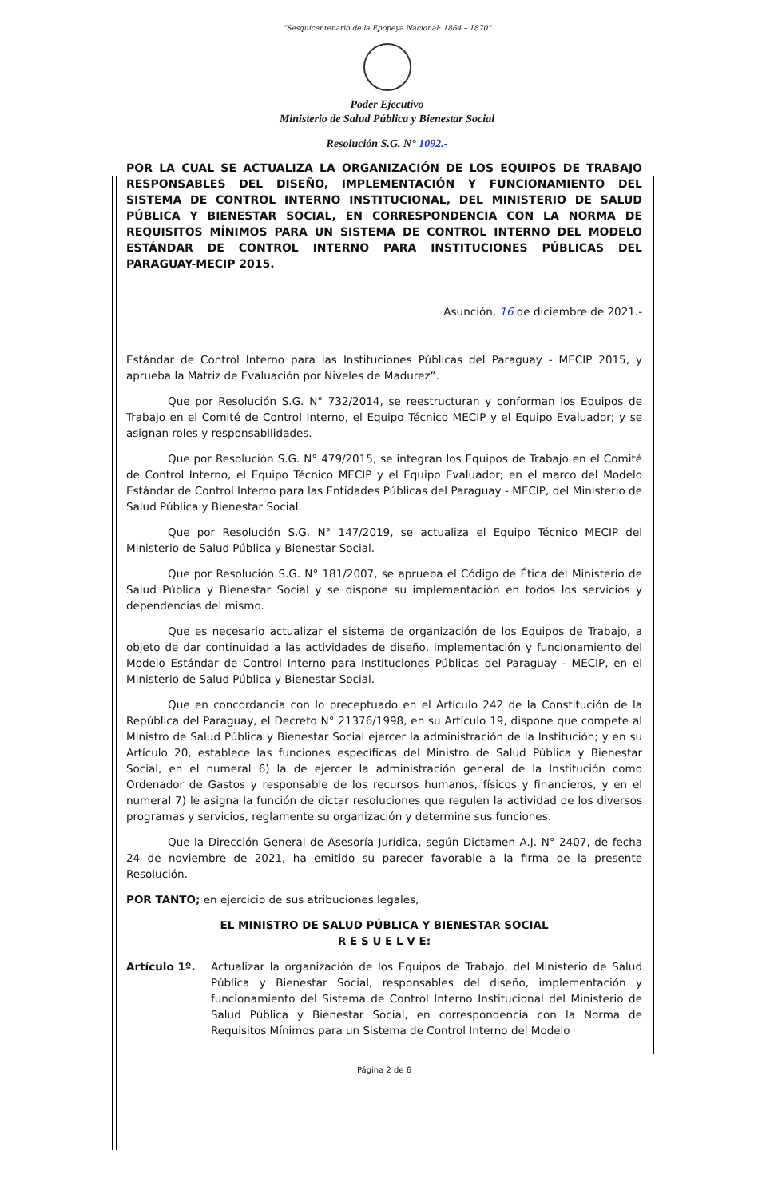“Sesquicentenario de la Epopeya Nacional: 1864 – 1870”
Poder Ejecutivo
Ministerio de Salud Pública y Bienestar Social
Resolución S.G. N° 1092.-
POR LA CUAL SE ACTUALIZA LA ORGANIZACIÓN DE LOS EQUIPOS DE TRABAJO RESPONSABLES DEL DISEÑO, IMPLEMENTACIÓN Y FUNCIONAMIENTO DEL SISTEMA DE CONTROL INTERNO INSTITUCIONAL, DEL MINISTERIO DE SALUD PÚBLICA Y BIENESTAR SOCIAL, EN CORRESPONDENCIA CON LA NORMA DE REQUISITOS MÍNIMOS PARA UN SISTEMA DE CONTROL INTERNO DEL MODELO ESTÁNDAR DE CONTROL INTERNO PARA INSTITUCIONES PÚBLICAS DEL PARAGUAY-MECIP 2015.
Asunción, 16 de diciembre de 2021.-
Estándar de Control Interno para las Instituciones Públicas del Paraguay - MECIP 2015, y aprueba la Matriz de Evaluación por Niveles de Madurez”.
Que por Resolución S.G. N° 732/2014, se reestructuran y conforman los Equipos de Trabajo en el Comité de Control Interno, el Equipo Técnico MECIP y el Equipo Evaluador; y se asignan roles y responsabilidades.
Que por Resolución S.G. N° 479/2015, se integran los Equipos de Trabajo en el Comité de Control Interno, el Equipo Técnico MECIP y el Equipo Evaluador; en el marco del Modelo Estándar de Control Interno para las Entidades Públicas del Paraguay - MECIP, del Ministerio de Salud Pública y Bienestar Social.
Que por Resolución S.G. N° 147/2019, se actualiza el Equipo Técnico MECIP del Ministerio de Salud Pública y Bienestar Social.
Que por Resolución S.G. N° 181/2007, se aprueba el Código de Ética del Ministerio de Salud Pública y Bienestar Social y se dispone su implementación en todos los servicios y dependencias del mismo.
Que es necesario actualizar el sistema de organización de los Equipos de Trabajo, a objeto de dar continuidad a las actividades de diseño, implementación y funcionamiento del Modelo Estándar de Control Interno para Instituciones Públicas del Paraguay - MECIP, en el Ministerio de Salud Pública y Bienestar Social.
Que en concordancia con lo preceptuado en el Artículo 242 de la Constitución de la República del Paraguay, el Decreto N° 21376/1998, en su Artículo 19, dispone que compete al Ministro de Salud Pública y Bienestar Social ejercer la administración de la Institución; y en su Artículo 20, establece las funciones específicas del Ministro de Salud Pública y Bienestar Social, en el numeral 6) la de ejercer la administración general de la Institución como Ordenador de Gastos y responsable de los recursos humanos, físicos y financieros, y en el numeral 7) le asigna la función de dictar resoluciones que regulen la actividad de los diversos programas y servicios, reglamente su organización y determine sus funciones.
Que la Dirección General de Asesoría Jurídica, según Dictamen A.J. N° 2407, de fecha 24 de noviembre de 2021, ha emitido su parecer favorable a la firma de la presente Resolución.
POR TANTO; en ejercicio de sus atribuciones legales,
EL MINISTRO DE SALUD PÚBLICA Y BIENESTAR SOCIAL
R E S U E L V E:
Artículo 1º. Actualizar la organización de los Equipos de Trabajo, del Ministerio de Salud Pública y Bienestar Social, responsables del diseño, implementación y funcionamiento del Sistema de Control Interno Institucional del Ministerio de Salud Pública y Bienestar Social, en correspondencia con la Norma de Requisitos Mínimos para un Sistema de Control Interno del Modelo
Página 2 de 6